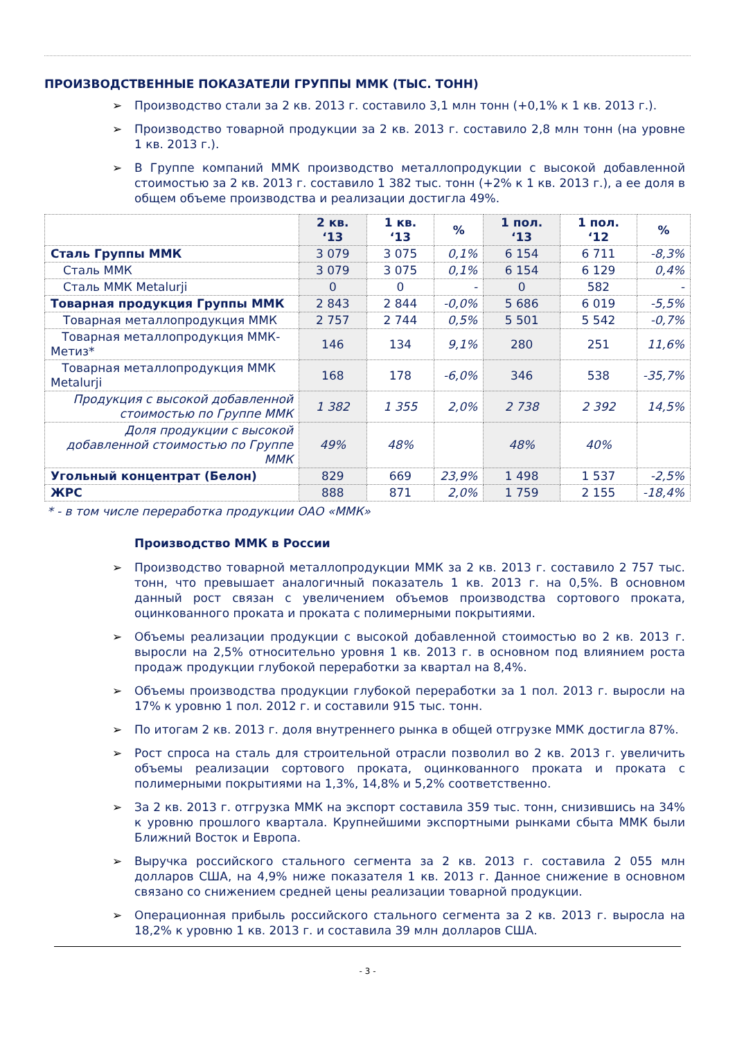ПРОИЗВОДСТВЕННЫЕ ПОКАЗАТЕЛИ ГРУППЫ ММК (ТЫС. ТОНН)
Производство стали за 2 кв. 2013 г. составило 3,1 млн тонн (+0,1% к 1 кв. 2013 г.).
Производство товарной продукции за 2 кв. 2013 г. составило 2,8 млн тонн (на уровне 1 кв. 2013 г.).
В Группе компаний ММК производство металлопродукции с высокой добавленной стоимостью за 2 кв. 2013 г. составило 1 382 тыс. тонн (+2% к 1 кв. 2013 г.), а ее доля в общем объеме производства и реализации достигла 49%.
| | 2 кв. ‘13 | 1 кв. ‘13 | % | 1 пол. ‘13 | 1 пол. ‘12 | % |
| --- | --- | --- | --- | --- | --- | --- |
| Сталь Группы ММК | 3 079 | 3 075 | 0,1% | 6 154 | 6 711 | -8,3% |
| Сталь ММК | 3 079 | 3 075 | 0,1% | 6 154 | 6 129 | 0,4% |
| Сталь ММК Metalurji | 0 | 0 | - | 0 | 582 | - |
| Товарная продукция Группы ММК | 2 843 | 2 844 | -0,0% | 5 686 | 6 019 | -5,5% |
| Товарная металлопродукция ММК | 2 757 | 2 744 | 0,5% | 5 501 | 5 542 | -0,7% |
| Товарная металлопродукция ММК-Метиз* | 146 | 134 | 9,1% | 280 | 251 | 11,6% |
| Товарная металлопродукция ММК Metalurji | 168 | 178 | -6,0% | 346 | 538 | -35,7% |
| Продукция с высокой добавленной стоимостью по Группе ММК | 1 382 | 1 355 | 2,0% | 2 738 | 2 392 | 14,5% |
| Доля продукции с высокой добавленной стоимостью по Группе ММК | 49% | 48% | | 48% | 40% | |
| Угольный концентрат (Белон) | 829 | 669 | 23,9% | 1 498 | 1 537 | -2,5% |
| ЖРС | 888 | 871 | 2,0% | 1 759 | 2 155 | -18,4% |
* - в том числе переработка продукции ОАО «ММК»
Производство ММК в России
Производство товарной металлопродукции ММК за 2 кв. 2013 г. составило 2 757 тыс. тонн, что превышает аналогичный показатель 1 кв. 2013 г. на 0,5%. В основном данный рост связан с увеличением объемов производства сортового проката, оцинкованного проката и проката с полимерными покрытиями.
Объемы реализации продукции с высокой добавленной стоимостью во 2 кв. 2013 г. выросли на 2,5% относительно уровня 1 кв. 2013 г. в основном под влиянием роста продаж продукции глубокой переработки за квартал на 8,4%.
Объемы производства продукции глубокой переработки за 1 пол. 2013 г. выросли на 17% к уровню 1 пол. 2012 г. и составили 915 тыс. тонн.
По итогам 2 кв. 2013 г. доля внутреннего рынка в общей отгрузке ММК достигла 87%.
Рост спроса на сталь для строительной отрасли позволил во 2 кв. 2013 г. увеличить объемы реализации сортового проката, оцинкованного проката и проката с полимерными покрытиями на 1,3%, 14,8% и 5,2% соответственно.
За 2 кв. 2013 г. отгрузка ММК на экспорт составила 359 тыс. тонн, снизившись на 34% к уровню прошлого квартала. Крупнейшими экспортными рынками сбыта ММК были Ближний Восток и Европа.
Выручка российского стального сегмента за 2 кв. 2013 г. составила 2 055 млн долларов США, на 4,9% ниже показателя 1 кв. 2013 г. Данное снижение в основном связано со снижением средней цены реализации товарной продукции.
Операционная прибыль российского стального сегмента за 2 кв. 2013 г. выросла на 18,2% к уровню 1 кв. 2013 г. и составила 39 млн долларов США.
- 3 -